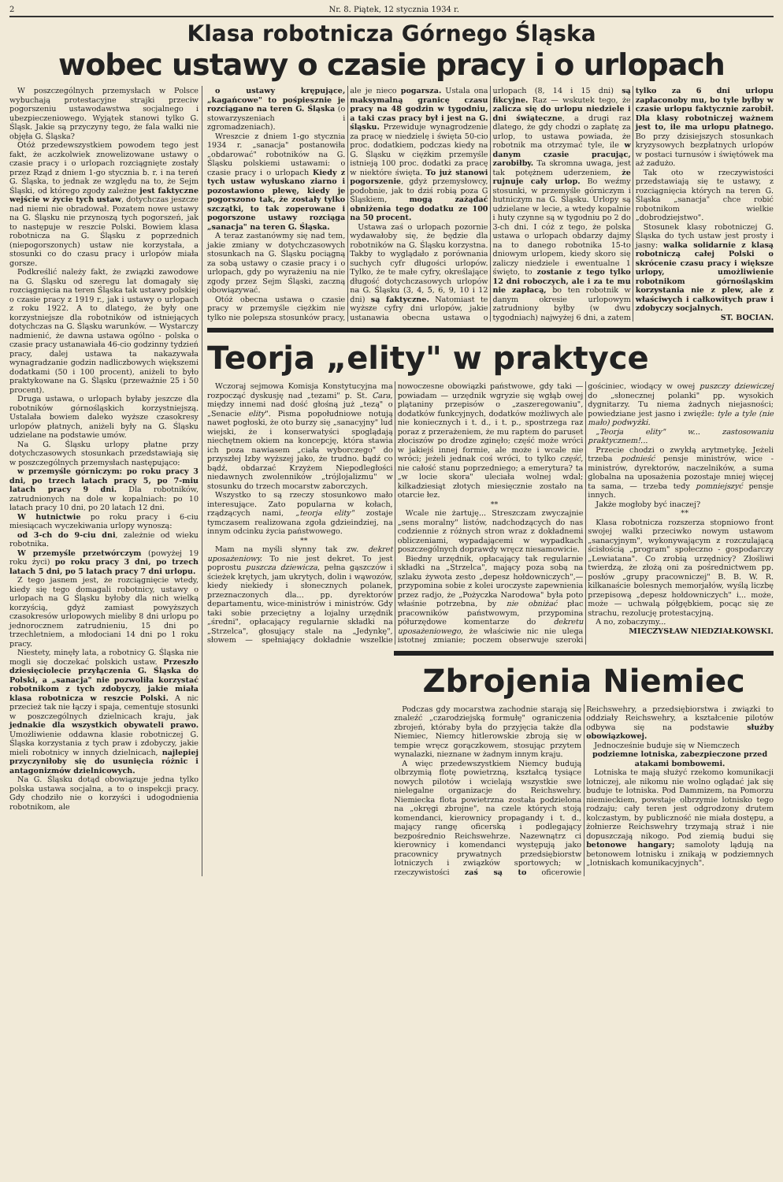2 Nr. 8. Piątek, 12 stycznia 1934 r.
Klasa robotnicza Górnego Śląska
wobec ustawy o czasie pracy i o urlopach
W poszczególnych przemysłach w Polsce wybuchają protestacyjne strajki przeciw pogorszeniu ustawodawstwa socjalnego i ubezpieczeniowego. Wyjątek stanowi tylko G. Śląsk. Jakie są przyczyny tego, że fala walki nie objęła G. Śląska?
Otóż przedewszystkiem powodem tego jest fakt, że aczkolwiek znowelizowane ustawy o czasie pracy i o urlopach rozciągnięte zostały przez Rząd z dniem 1-go stycznia b. r. i na tereń G. Śląska, to jednak ze względu na to, że Sejm Śląski, od którego zgody zależne jest faktyczne wejście w życie tych ustaw, dotychczas jeszcze nad niemi nie obradował. Pozatem nowe ustawy na G. Śląsku nie przynoszą tych pogorszeń, jak to następuje w reszcie Polski. Bowiem klasa robotnicza na G. Śląsku z poprzednich (niepogorszonych) ustaw nie korzystała, a stosunki co do czasu pracy i urlopów miała gorsze.
Podkreślić należy fakt, że związki zawodowe na G. Śląsku od szeregu lat domagały się rozciągnięcia na teren Śląska tak ustawy polskiej o czasie pracy z 1919 r., jak i ustawy o urlopach z roku 1922. A to dlatego, że były one korzystniejsze dla robotników od istniejących dotychczas na G. Śląsku warunków. — Wystarczy nadmienić, że dawna ustawa ogólno - polska o czasie pracy ustanawiała 46-cio godzinny tydzień pracy, dalej ustawa ta nakazywała wynagradzanie godzin nadliczbowych większemi dodatkami (50 i 100 procent), aniżeli to było praktykowane na G. Śląsku (przeważnie 25 i 50 procent).
Druga ustawa, o urlopach byłaby jeszcze dla robotników górnośląskich korzystniejszą. Ustalała bowiem daleko wyższe czasokresy urlopów płatnych, aniżeli były na G. Śląsku udzielane na podstawie umów.
Na G. Śląsku urlopy płatne przy dotychczasowych stosunkach przedstawiają się w poszczególnych przemysłach następująco:
w przemyśle górniczym: po roku pracy 3 dni, po trzech latach pracy 5, po 7-miu latach pracy 9 dni. Dla robotników, zatrudnionych na dole w kopalniach: po 10 latach pracy 10 dni, po 20 latach 12 dni.
W hutnictwie po roku pracy i 6-ciu miesiącach wyczekiwania urlopy wynoszą:
od 3-ch do 9-ciu dni, zależnie od wieku robotnika.
W przemyśle przetwórczym (powyżej 19 roku życi) po roku pracy 3 dni, po trzech latach 5 dni, po 5 latach pracy 7 dni urlopu.
Z tego jasnem jest, że rozciągnięcie wtedy, kiedy się tego domagali robotnicy, ustawy o urlopach na G Śląsku byłoby dla nich wielką korzyścią, gdyż zamiast powyższych czasokresów urlopowych mieliby 8 dni urlopu po jednorocznem zatrudnieniu, 15 dni po trzechletniem, a młodociani 14 dni po 1 roku pracy.
Niestety, minęły lata, a robotnicy G. Śląska nie mogli się doczekać polskich ustaw. Przeszło dziesięciolecie przyłączenia G. Śląska do Polski, a „sanacja" nie pozwoliła korzystać robotnikom z tych zdobyczy, jakie miała klasa robotnicza w reszcie Polski. A nic przecież tak nie łączy i spaja, cementuje stosunki w poszczególnych dzielnicach kraju, jak jednakie dla wszystkich obywateli prawo. Umożliwienie oddawna klasie robotniczej G. Śląska korzystania z tych praw i zdobyczy, jakie mieli robotnicy w innych dzielnicach, najlepiej przyczyniłoby się do usunięcia różnic i antagonizmów dzielnicowych.
Na G. Śląsku dotąd obowiązuje jedna tylko polska ustawa socjalna, a to o inspekcji pracy. Gdy chodziło nie o korzyści i udogodnienia robotnikom, ale
o ustawy krępujące, „kagańcowe" to pośpiesznie je rozciągano na teren G. Śląska (o stowarzyszeniach i zgromadzeniach).
Wreszcie z dniem 1-go stycznia 1934 r. „sanacja" postanowiła „obdarować" robotników na G. Śląsku polskiemi ustawami: o czasie pracy i o urlopach Kiedy z tych ustaw wyłuskano ziarno i pozostawiono plewę, kiedy je pogorszono tak, że zostały tylko szczątki, to tak zoperowane i pogorszone ustawy rozciąga „sanacja" na teren G. Śląska.
A teraz zastanówmy się nad tem, jakie zmiany w dotychczasowych stosunkach na G. Śląsku pociągną za sobą ustawy o czasie pracy i o urlopach, gdy po wyrażeniu na nie zgody przez Sejm Śląski, zaczną obowiązywać.
Otóż obecna ustawa o czasie pracy w przemyśle ciężkim nie tylko nie polepsza stosunków pracy, ale je nieco pogarsza. Ustala ona maksymalną granicę czasu pracy na 48 godzin w tygodniu, a taki czas pracy był i jest na G. śląsku. Przewiduje wynagrodzenie za pracę w niedzielę i święta 50-cio proc. dodatkiem, podczas kiedy na G. Śląsku w ciężkim przemyśle istnieją 100 proc. dodatki za pracę w niektóre święta. To już stanowi pogorszenie, gdyż przemysłowcy, podobnie, jak to dziś robią poza G Śląskiem, mogą zażądać obniżenia tego dodatku ze 100 na 50 procent.
Ustawa zaś o urlopach pozornie wydawałoby się, że będzie dla robotników na G. Śląsku korzystna. Takby to wyglądało z porównania suchych cyfr długości urlopów. Tylko, że te małe cyfry, określające długość dotychczasowych urlopów na G. Śląsku (3, 4, 5, 6, 9, 10 i 12 dni) są faktyczne. Natomiast te wyższe cyfry dni urlopów, jakie ustanawia obecna ustawa o urlopach (8, 14 i 15 dni) są fikcyjne. Raz — wskutek tego, że zalicza się do urlopu niedziele i dni świąteczne, a drugi raz dlatego, że gdy chodzi o zapłatę za urlop, to ustawa powiada, że robotnik ma otrzymać tyle, ile w danym czasie pracując, zarobiłby. Ta skromna uwaga, jest tak potężnem uderzeniem, że rujnuje cały urlop. Bo weźmy stosunki, w przemyśle górniczym i hutniczym na G. Śląsku. Urlopy są udzielane w lecie, a wtedy kopalnie i huty czynne są w tygodniu po 2 do 3-ch dni. I cóż z tego, że polska ustawa o urlopach obdarzy dajmy na to danego robotnika 15-to dniowym urlopem, kiedy skoro się zaliczy niedziele i ewentualne 1 święto, to zostanie z tego tylko 12 dni roboczych, ale i za te mu nie zapłacą, bo ten robotnik w danym okresie urlopowym zatrudniony byłby (w dwu tygodniach) najwyżej 6 dni, a zatem tylko za 6 dni urlopu zapłaconoby mu, bo tyle byłby w czasie urlopu faktycznie zarobił. Dla klasy robotniczej ważnem jest to, ile ma urlopu płatnego. Bo przy dzisiejszych stosunkach kryzysowych bezpłatnych urlopów w postaci turnusów i świętówek ma aż zadużo.
Tak oto w rzeczywistości przedstawiają się te ustawy, z rozciągnięcia których na teren G. Śląska „sanacja" chce robić robotnikom wielkie „dobrodziejstwo".
Stosunek klasy robotniczej G. Śląska do tych ustaw jest prosty i jasny: walka solidarnie z klasą robotniczą całej Polski o skrócenie czasu pracy i większe urlopy, umożliwienie robotnikom górnośląskim korzystania nie z plew, ale z właściwych i całkowitych praw i zdobyczy socjalnych.
ST. BOCIAN.
Teorja „elity" w praktyce
Wczoraj sejmowa Komisja Konstytucyjna ma rozpocząć dyskusję nad „tezami" p. St. Cara, między innemi nad dość głośną już „tezą" o „Senacie elity". Pisma popołudniowe notują nawet pogłoski, że oto burzy się „sanacyjny" lud wiejski, że i konserwatyści spoglądają niechętnem okiem na koncepcję, która stawia ich poza nawiasem „ciała wyborczego" do przyszłej Izby wyższej jako, że trudno. bądź co bądź, obdarzać Krzyżem Niepodległości niedawnych zwolenników „trójlojalizmu" w stosunku do trzech mocarstw zaborczych.
Wszystko to są rzeczy stosunkowo mało interesujące. Zato popularna w kołach, rządzących nami, „teorja elity" zostaje tymczasem realizowana zgoła gdzieindziej, na innym odcinku życia państwowego.
**
Mam na myśli słynny tak zw. dekret uposażeniowy. To nie jest dekret. To jest poprostu puszcza dziewicza, pełna gąszczów i ścieżek krętych, jam ukrytych, dolin i wąwozów, kiedy niekiedy i słonecznych polanek, przeznaczonych dla... pp. dyrektorów departamentu, wice-ministrów i ministrów. Gdy taki sobie przeciętny a lojalny urzędnik „średni", opłacający regularnie składki na „Strzelca", głosujący stale na „Jedynkę", słowem — spełniający dokładnie wszelkie nowoczesne obowiązki państwowe, gdy taki — powiadam — urzędnik wgryzie się wgłąb owej plątaniny przepisów o „zaszeregowaniu", dodatków funkcyjnych, dodatków możliwych ale nie koniecznych i t. d., i t. p., spostrzega raz poraz z przerażeniem, że mu raptem do paruset złociszów po drodze zginęło; część może wróci w jakiejś innej formie, ale może i wcale nie wróci; jeżeli jednak coś wróci, to tylko część, nie całość stanu poprzedniego; a emerytura? ta „w locie skora" uleciała wolnej wdal; kilkadziesiąt złotych miesięcznie zostało na otarcie łez.
**
Wcale nie żartuję... Streszczam zwyczajnie „sens moralny" listów, nadchodzących do nas codziennie z różnych stron wraz z dokładnemi obliczeniami, wypadającemi w wypadkach poszczególnych doprawdy wręcz niesamowicie.
Biedny urzędnik, opłacający tak regularnie składki na „Strzelca", mający poza sobą na szlaku żywota zesto „depesz hołdowniczych",— przypomina sobie z kolei uroczyste zapewnienia przez radjo, że „Pożyczka Narodowa" była poto właśnie potrzebna, by nie obniżać płac pracowników państwowym, przypomina półurzędowe komentarze do dekretu uposażeniowego, że właściwie nic nie ulega istotnej zmianie; poczem obserwuje szeroki gościniec, wiodący w owej puszczy dziewiczej do „słonecznej polanki" pp. wysokich dygnitarzy. Tu niema żadnych niejasności; powiedziane jest jasno i zwięźle: tyle a tyle (nie mało) podwyżki.
„Teorja elity" w... zastosowaniu praktycznem!...
Przecie chodzi o zwykłą arytmetykę. Jeżeli trzeba podnieść pensje ministrów, wice - ministrów, dyrektorów, naczelników, a suma globalna na uposażenia pozostaje mniej więcej ta sama, — trzeba tedy pomniejszyć pensje innych.
Jakże mogłoby być inaczej?
**
Klasa robotnicza rozszerza stopniowo front swojej walki przeciwko nowym ustawom „sanacyjnym", wykonywającym z rozczulającą ścisłością „program" społeczno - gospodarczy „Lewiatana". Co zrobią urzędnicy? Złośliwi twierdzą, że złożą oni za pośrednictwem pp. posłów „grupy pracowniczej" B. B. W. R. kilkanaście bolesnych memorjałów, wyślą liczbę przepisową „depesz hołdowniczych" i... może, może — uchwalą półgębkiem, pocąc się ze strachu, rezolucję protestacyjną.
A no, zobaczymy...
MIECZYSŁAW NIEDZIAŁKOWSKI.
Zbrojenia Niemiec
Podczas gdy mocarstwa zachodnie starają się znaleźć „czarodziejską formułę" ograniczenia zbrojeń, któraby była do przyjęcia także dla Niemiec, Niemcy hitlerowskie zbroją się w tempie wręcz gorączkowem, stosując przytem wynalazki, nieznane w żadnym innym kraju.
A więc przedewszystkiem Niemcy budują olbrzymią flotę powietrzną, kształcą tysiące nowych pilotów i wcielają wszystkie swe nielegalne organizacje do Reichswehry. Niemiecka flota powietrzna została podzielona na „okręgi zbrojne", na czele których stoją komendanci, kierownicy propagandy i t. d., mający rangę oficerską i podlegający bezpośrednio Reichswehrze. Nazewnątrz ci kierownicy i komendanci występują jako pracownicy prywatnych przedsiębiorstw lotniczych i związków sportowych; w rzeczywistości zaś są to oficerowie Reichswehry, a przedsiębiorstwa i związki to oddziały Reichswehry, a kształcenie pilotów odbywa się na podstawie służby obowiązkowej.
Jednocześnie buduje się w Niemczech
podziemne lotniska, zabezpieczone przed atakami bombowemi.
Lotniska te mają służyć rzekomo komunikacji lotniczej, ale nikomu nie wolno oglądać jak się buduje te lotniska. Pod Dammizem, na Pomorzu niemieckiem, powstaje olbrzymie lotnisko tego rodzaju; cały teren jest odgrodzony drutem kolczastym, by publiczność nie miała dostępu, a żołnierze Reichswehry trzymają straż i nie dopuszczają nikogo. Pod ziemią budui się betonowe hangary; samoloty lądują na betonowem lotnisku i znikają w podziemnych „lotniskach komunikacyjnych".